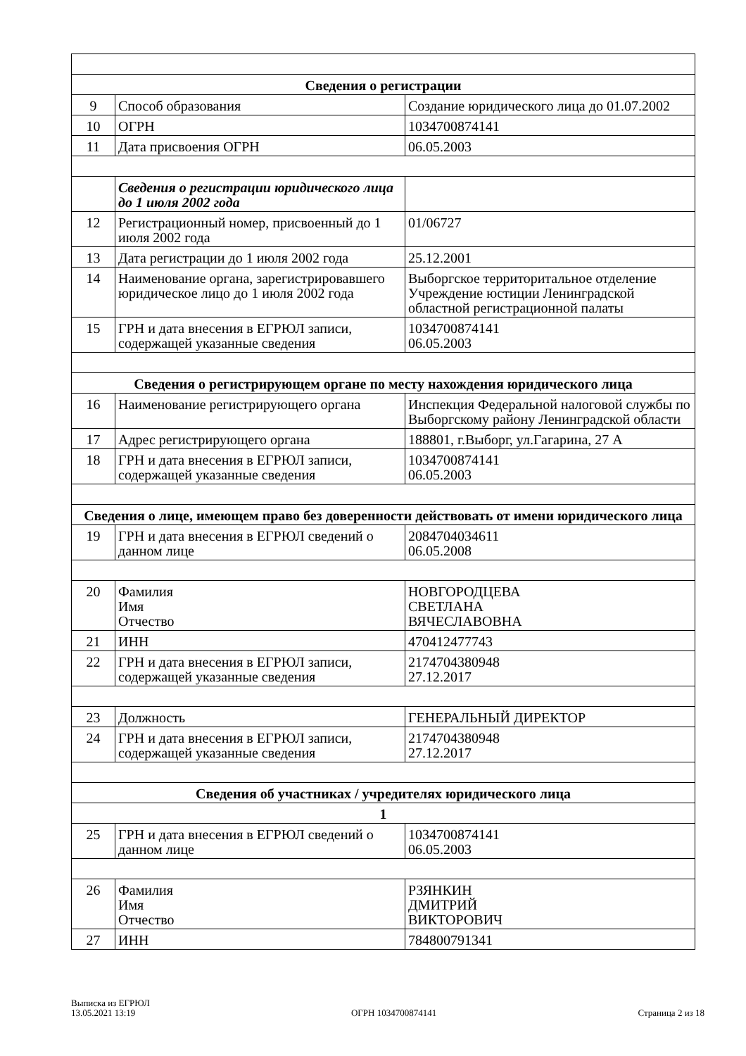| Сведения о регистрации | | |
| 9 | Способ образования | Создание юридического лица до 01.07.2002 |
| 10 | ОГРН | 1034700874141 |
| 11 | Дата присвоения ОГРН | 06.05.2003 |
| | Сведения о регистрации юридического лица до 1 июля 2002 года | |
| 12 | Регистрационный номер, присвоенный до 1 июля 2002 года | 01/06727 |
| 13 | Дата регистрации до 1 июля 2002 года | 25.12.2001 |
| 14 | Наименование органа, зарегистрировавшего юридическое лицо до 1 июля 2002 года | Выборгское территоритальное отделение Учреждение юстиции Ленинградской областной регистрационной палаты |
| 15 | ГРН и дата внесения в ЕГРЮЛ записи, содержащей указанные сведения | 1034700874141 06.05.2003 |
| Сведения о регистрирующем органе по месту нахождения юридического лица | | |
| 16 | Наименование регистрирующего органа | Инспекция Федеральной налоговой службы по Выборгскому району Ленинградской области |
| 17 | Адрес регистрирующего органа | 188801, г.Выборг, ул.Гагарина, 27 А |
| 18 | ГРН и дата внесения в ЕГРЮЛ записи, содержащей указанные сведения | 1034700874141 06.05.2003 |
| Сведения о лице, имеющем право без доверенности действовать от имени юридического лица | | |
| 19 | ГРН и дата внесения в ЕГРЮЛ сведений о данном лице | 2084704034611 06.05.2008 |
| 20 | Фамилия Имя Отчество | НОВГОРОДЦЕВА СВЕТЛАНА ВЯЧЕСЛАВОВНА |
| 21 | ИНН | 470412477743 |
| 22 | ГРН и дата внесения в ЕГРЮЛ записи, содержащей указанные сведения | 2174704380948 27.12.2017 |
| 23 | Должность | ГЕНЕРАЛЬНЫЙ ДИРЕКТОР |
| 24 | ГРН и дата внесения в ЕГРЮЛ записи, содержащей указанные сведения | 2174704380948 27.12.2017 |
| Сведения об участниках / учредителях юридического лица | | |
| 1 | | |
| 25 | ГРН и дата внесения в ЕГРЮЛ сведений о данном лице | 1034700874141 06.05.2003 |
| 26 | Фамилия Имя Отчество | РЗЯНКИН ДМИТРИЙ ВИКТОРОВИЧ |
| 27 | ИНН | 784800791341 |
Выписка из ЕГРЮЛ
13.05.2021 13:19
ОГРН 1034700874141
Страница 2 из 18